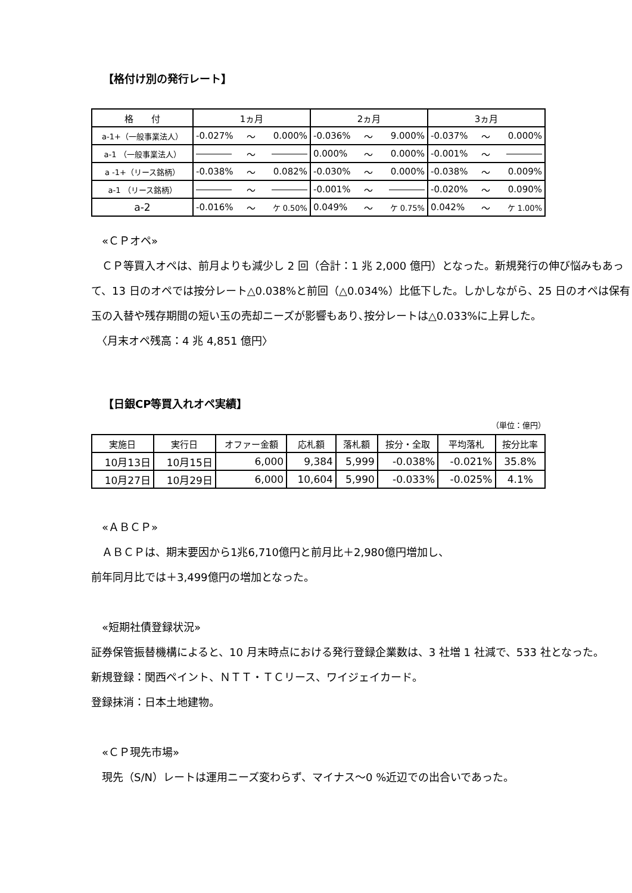【格付け別の発行レート】
| 格 付 | 1ヵ月 | | | 2ヵ月 | | | 3ヵ月 | | |
| a-1+（一般事業法人） | -0.027% | ～ | 0.000% | -0.036% | ～ | 9.000% | -0.037% | ～ | 0.000% |
| a-1 （一般事業法人） | ―――― | ～ | ―――― | 0.000% | ～ | 0.000% | -0.001% | ～ | ―――― |
| a -1+（リース銘柄） | -0.038% | ～ | 0.082% | -0.030% | ～ | 0.000% | -0.038% | ～ | 0.009% |
| a-1 （リース銘柄） | ―――― | ～ | ―――― | -0.001% | ～ | ―――― | -0.020% | ～ | 0.090% |
| a-2 | -0.016% | ～ | ケ 0.50% | 0.049% | ～ | ケ 0.75% | 0.042% | ～ | ケ 1.00% |
　«ＣＰオペ»
　ＣＰ等買入オペは、前月よりも減少し 2 回（合計：1 兆 2,000 億円）となった。新規発行の伸び悩みもあって、13 日のオペでは按分レート△0.038%と前回（△0.034%）比低下した。しかしながら、25 日のオペは保有玉の入替や残存期間の短い玉の売却ニーズが影響もあり､按分レートは△0.033%に上昇した。
　〈月末オペ残高：4 兆 4,851 億円〉
【日銀CP等買入れオペ実績】
（単位：億円）
| 実施日 | 実行日 | オファー金額 | 応札額 | 落札額 | 按分・全取 | 平均落札 | 按分比率 |
| --- | --- | --- | --- | --- | --- | --- | --- |
| 10月13日 | 10月15日 | 6,000 | 9,384 | 5,999 | -0.038% | -0.021% | 35.8% |
| 10月27日 | 10月29日 | 6,000 | 10,604 | 5,990 | -0.033% | -0.025% | 4.1% |
　«ＡＢＣＰ»
　ＡＢＣＰは、期末要因から1兆6,710億円と前月比＋2,980億円増加し、
前年同月比では＋3,499億円の増加となった。
　«短期社債登録状況»
証券保管振替機構によると、10 月末時点における発行登録企業数は、3 社増 1 社減で、533 社となった。
新規登録：関西ペイント、ＮＴＴ・ＴＣリース、ワイジェイカード。
登録抹消：日本土地建物。
　«ＣＰ現先市場»
　現先（S/N）レートは運用ニーズ変わらず、マイナス～0 %近辺での出合いであった。